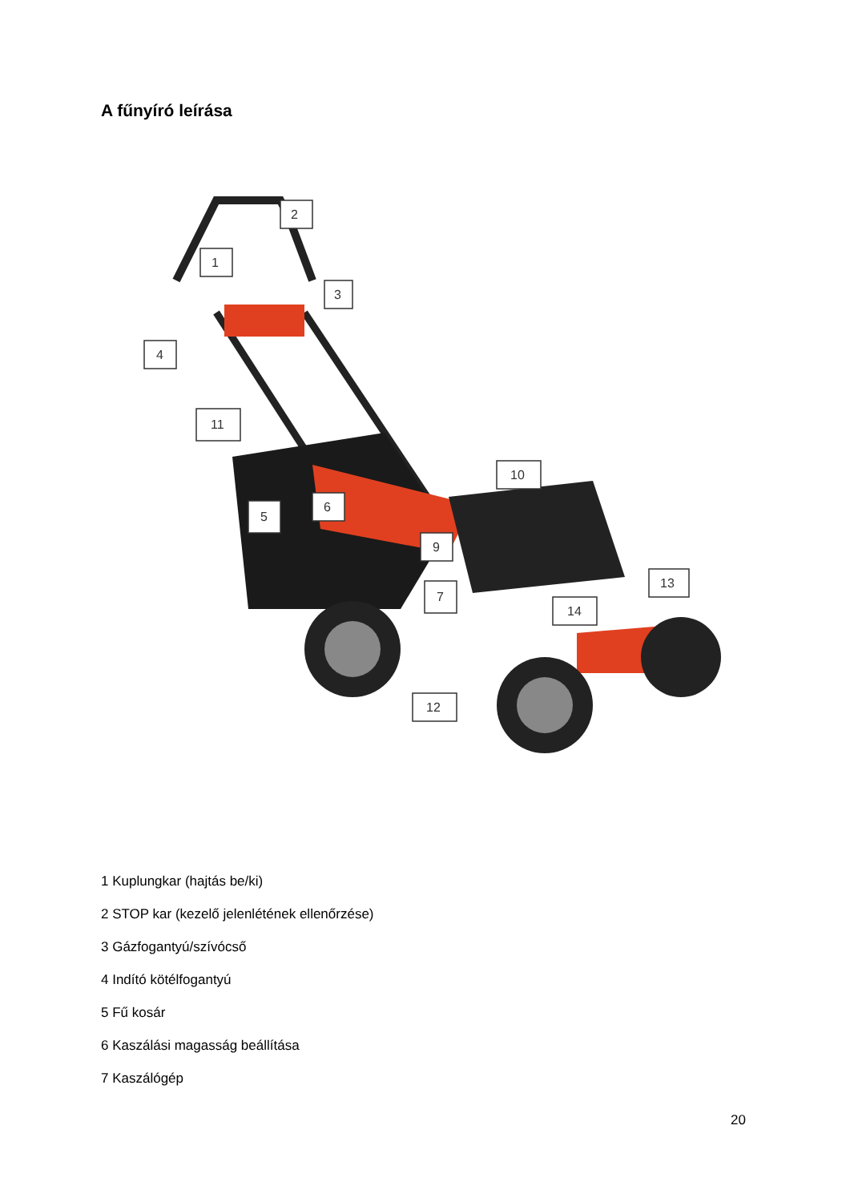A fűnyíró leírása
2
1
3
4
11
10
5
6
9
7
13
14
12
1 Kuplungkar (hajtás be/ki)
2 STOP kar (kezelő jelenlétének ellenőrzése)
3 Gázfogantyú/szívócső
4 Indító kötélfogantyú
5 Fű kosár
6 Kaszálási magasság beállítása
7 Kaszálógép
20